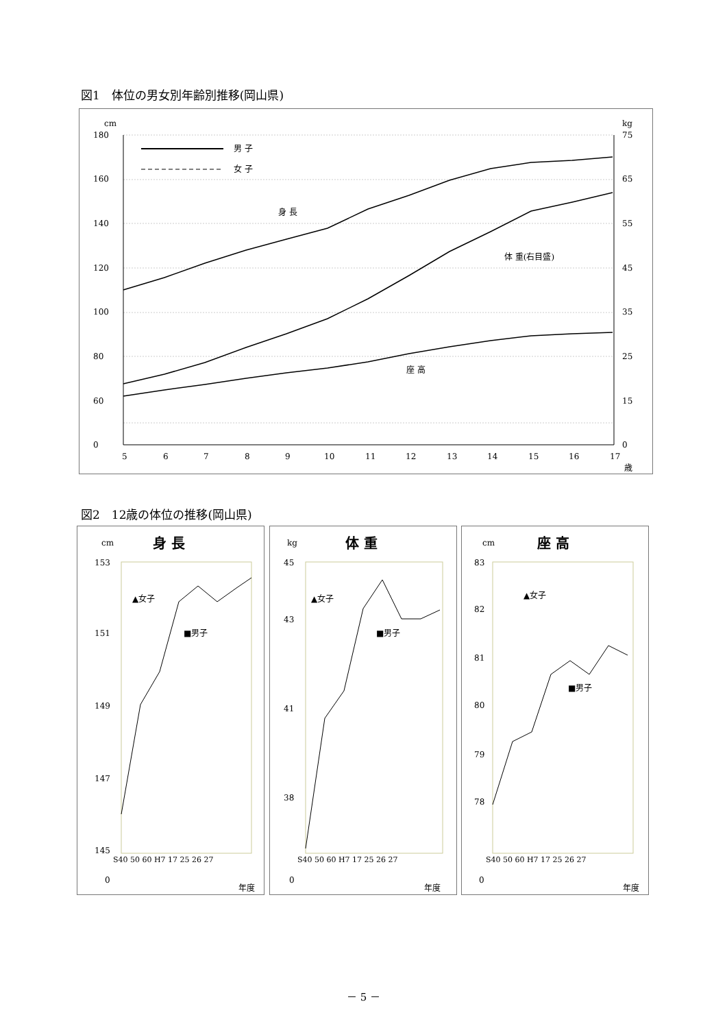図1　体位の男女別年齢別推移(岡山県)
cm
kg
180
160
140
120
100
80
60
0
75
65
55
45
35
25
15
0
5
6
7
8
9
10
11
12
13
14
15
16
17
歳
男 子
女 子
身 長
体 重(右目盛)
座 高
図2　12歳の体位の推移(岡山県)
cm
身 長
153
151
149
147
145
0
S40 50 60 H7 17 25 26 27
年度
▲女子
■男子
kg
体 重
45
43
41
38
0
S40 50 60 H7 17 25 26 27
年度
▲女子
■男子
cm
座 高
83
82
81
80
79
78
0
S40 50 60 H7 17 25 26 27
年度
▲女子
■男子
－ 5 －